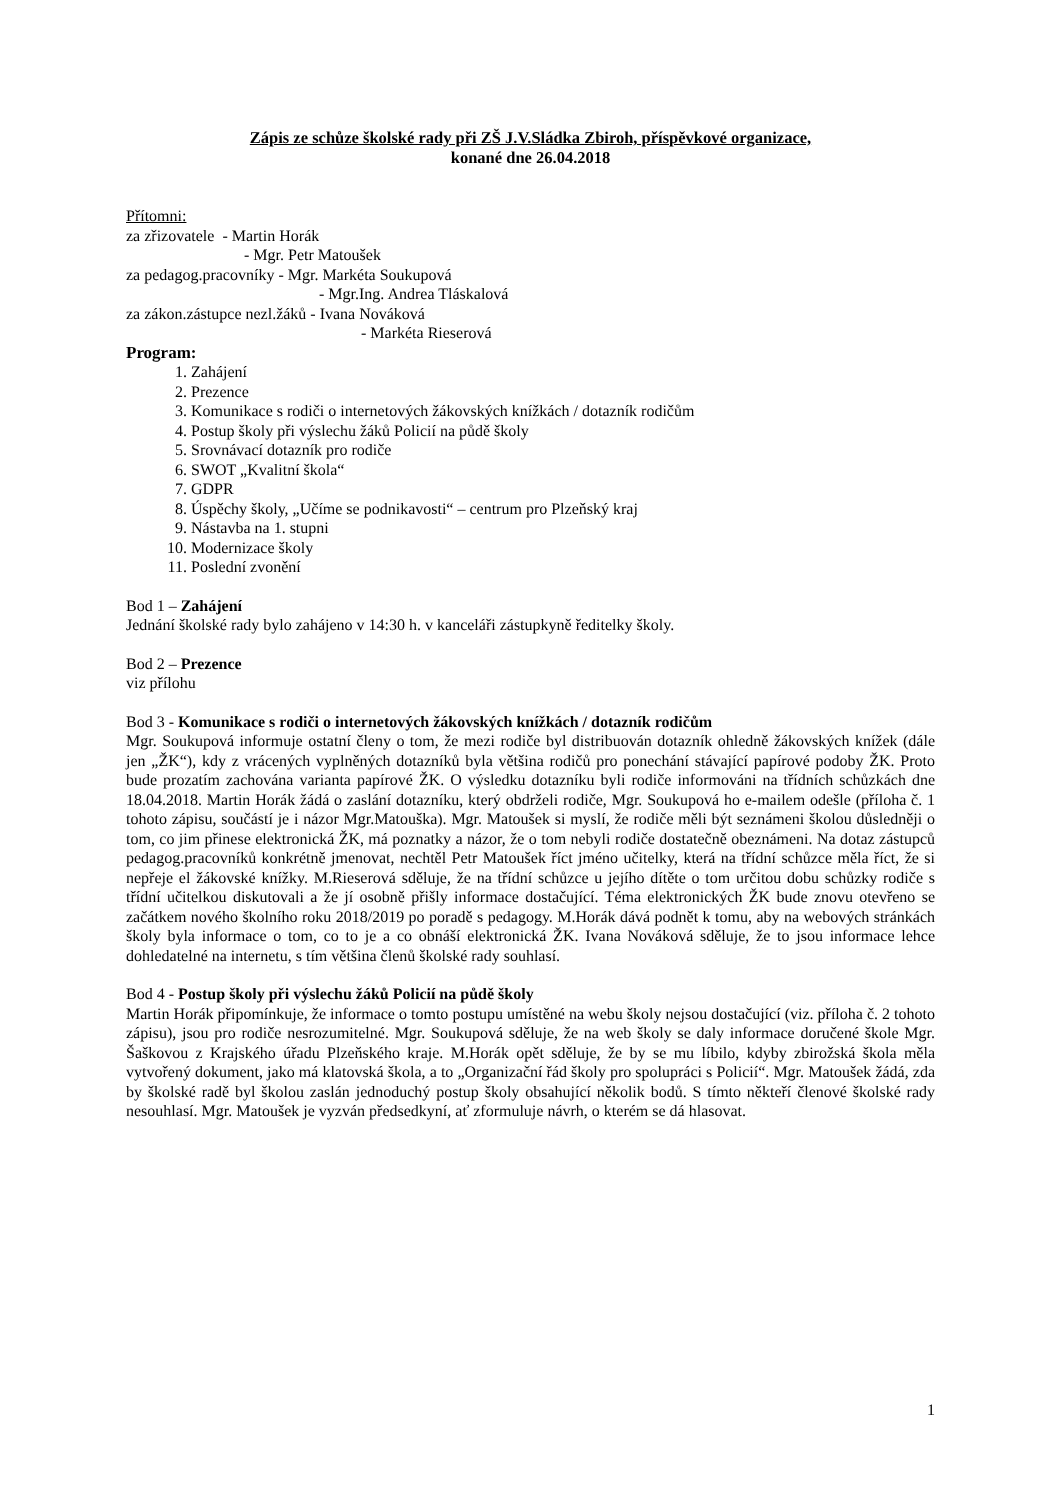Zápis ze schůze školské rady při ZŠ J.V.Sládka Zbiroh, příspěvkové organizace,
konané dne 26.04.2018
Přítomni:
za zřizovatele - Martin Horák
- Mgr. Petr Matoušek
za pedagog.pracovníky - Mgr. Markéta Soukupová
- Mgr.Ing. Andrea Tláskalová
za zákon.zástupce nezl.žáků - Ivana Nováková
- Markéta Rieserová
Program:
1. Zahájení
2. Prezence
3. Komunikace s rodiči o internetových žákovských knížkách / dotazník rodičům
4. Postup školy při výslechu žáků Policií na půdě školy
5. Srovnávací dotazník pro rodiče
6. SWOT „Kvalitní škola“
7. GDPR
8. Úspěchy školy, „Učíme se podnikavosti“ – centrum pro Plzeňský kraj
9. Nástavba na 1. stupni
10. Modernizace školy
11. Poslední zvonění
Bod 1 – Zahájení
Jednání školské rady bylo zahájeno v 14:30 h. v kanceláři zástupkyně ředitelky školy.
Bod 2 – Prezence
viz přílohu
Bod 3 - Komunikace s rodiči o internetových žákovských knížkách / dotazník rodičům
Mgr. Soukupová informuje ostatní členy o tom, že mezi rodiče byl distribuován dotazník ohledně žákovských knížek (dále jen „ŽK“), kdy z vrácených vyplněných dotazníků byla většina rodičů pro ponechání stávající papírové podoby ŽK. Proto bude prozatím zachována varianta papírové ŽK. O výsledku dotazníku byli rodiče informováni na třídních schůzkách dne 18.04.2018. Martin Horák žádá o zaslání dotazníku, který obdrželi rodiče, Mgr. Soukupová ho e-mailem odešle (příloha č. 1 tohoto zápisu, součástí je i názor Mgr.Matouška). Mgr. Matoušek si myslí, že rodiče měli být seznámeni školou důsledněji o tom, co jim přinese elektronická ŽK, má poznatky a názor, že o tom nebyli rodiče dostatečně obeznámeni. Na dotaz zástupců pedagog.pracovníků konkrétně jmenovat, nechtěl Petr Matoušek říct jméno učitelky, která na třídní schůzce měla říct, že si nepřeje el žákovské knížky. M.Rieserová sděluje, že na třídní schůzce u jejího dítěte o tom určitou dobu schůzky rodiče s třídní učitelkou diskutovali a že jí osobně přišly informace dostačující. Téma elektronických ŽK bude znovu otevřeno se začátkem nového školního roku 2018/2019 po poradě s pedagogy. M.Horák dává podnět k tomu, aby na webových stránkách školy byla informace o tom, co to je a co obnáší elektronická ŽK. Ivana Nováková sděluje, že to jsou informace lehce dohledatelné na internetu, s tím většina členů školské rady souhlasí.
Bod 4 - Postup školy při výslechu žáků Policií na půdě školy
Martin Horák připomínkuje, že informace o tomto postupu umístěné na webu školy nejsou dostačující (viz. příloha č. 2 tohoto zápisu), jsou pro rodiče nesrozumitelné. Mgr. Soukupová sděluje, že na web školy se daly informace doručené škole Mgr. Šaškovou z Krajského úřadu Plzeňského kraje. M.Horák opět sděluje, že by se mu líbilo, kdyby zbirožská škola měla vytvořený dokument, jako má klatovská škola, a to „Organizační řád školy pro spolupráci s Policií“. Mgr. Matoušek žádá, zda by školské radě byl školou zaslán jednoduchý postup školy obsahující několik bodů. S tímto někteří členové školské rady nesouhlasí. Mgr. Matoušek je vyzván předsedkyní, ať zformuluje návrh, o kterém se dá hlasovat.
1